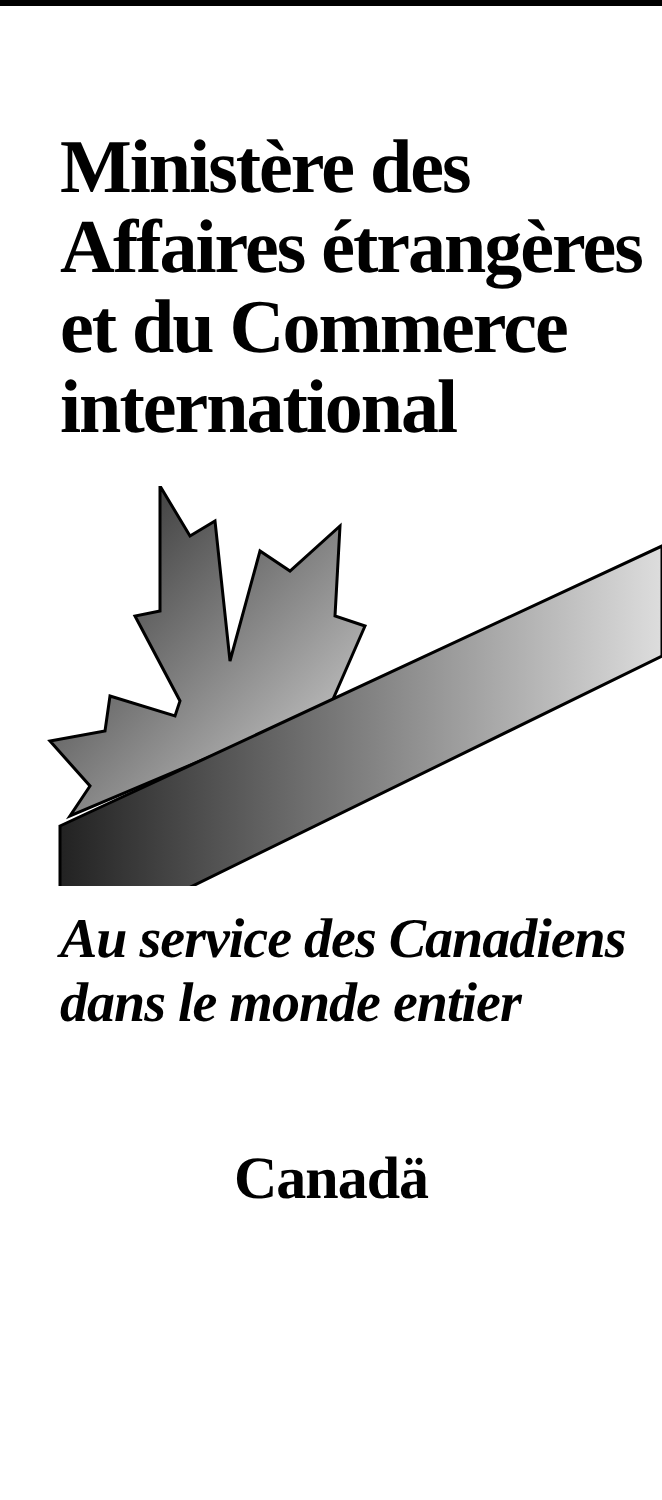Ministère des Affaires étrangères et du Commerce international
Au service des Canadiens dans le monde entier
Canadä